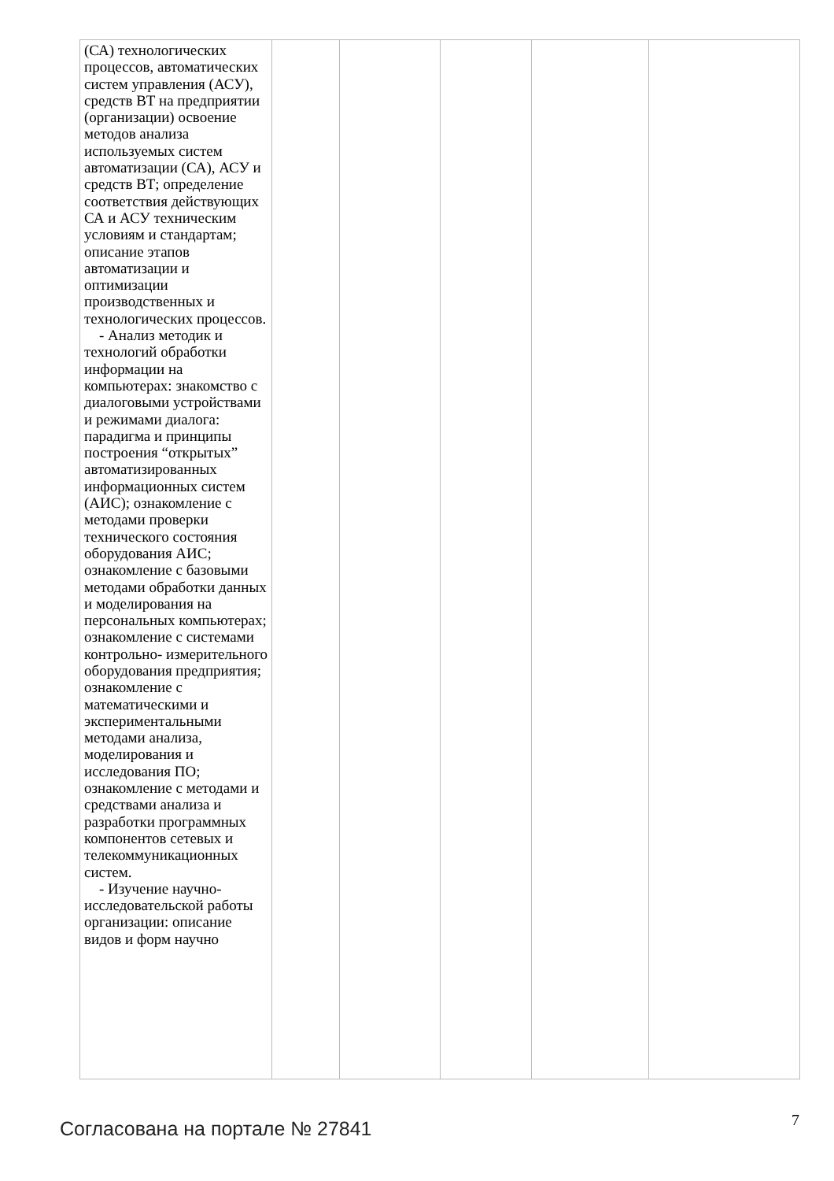| (СА) технологических процессов, автоматических систем управления (АСУ), средств ВТ на предприятии (организации) освоение методов анализа используемых систем автоматизации (СА), АСУ и средств ВТ; определение соответствия действующих СА и АСУ техническим условиям и стандартам; описание этапов автоматизации и оптимизации производственных и технологических процессов. - Анализ методик и технологий обработки информации на компьютерах: знакомство с диалоговыми устройствами и режимами диалога: парадигма и принципы построения “открытых” автоматизированных информационных систем (АИС); ознакомление с методами проверки технического состояния оборудования АИС; ознакомление с базовыми методами обработки данных и моделирования на персональных компьютерах; ознакомление с системами контрольно- измерительного оборудования предприятия; ознакомление с математическими и экспериментальными методами анализа, моделирования и исследования ПО; ознакомление с методами и средствами анализа и разработки программных компонентов сетевых и телекоммуникационных систем. - Изучение научно-исследовательской работы организации: описание видов и форм научно | | | | | |
Согласована на портале № 27841 7